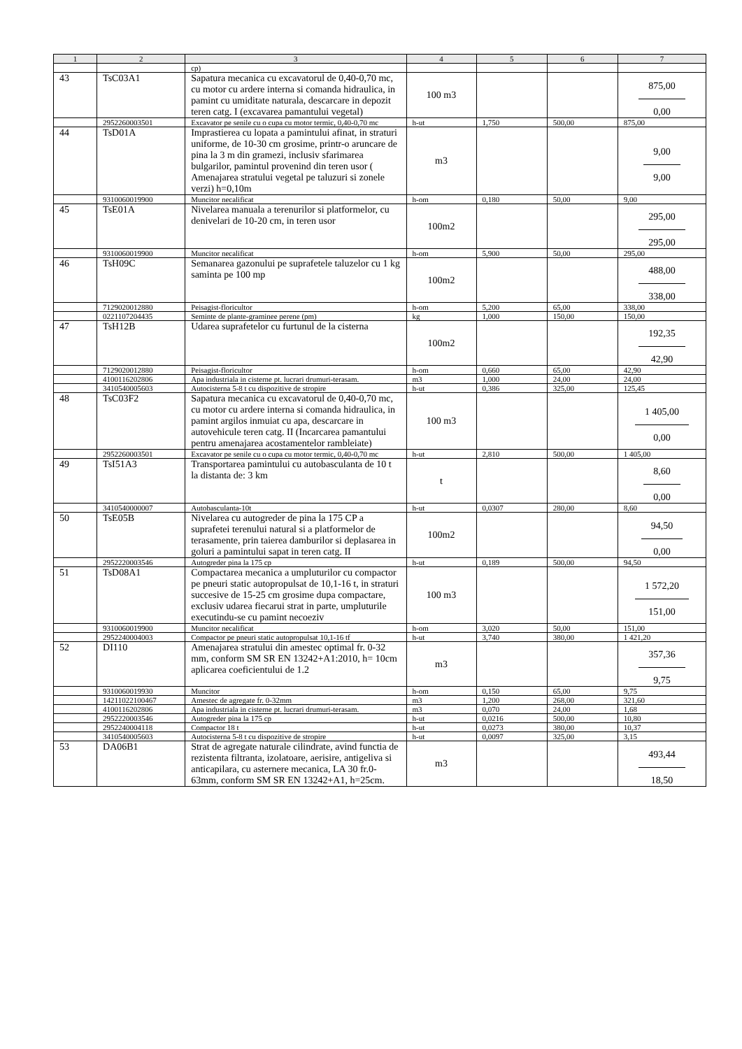| 1 | 2 | 3 | 4 | 5 | 6 | 7 |
| --- | --- | --- | --- | --- | --- | --- |
| | | cp) | | | | |
| 43 | TsC03A1 | Sapatura mecanica cu excavatorul de 0,40-0,70 mc, cu motor cu ardere interna si comanda hidraulica, in pamint cu umiditate naturala, descarcare in depozit teren catg. I (excavarea pamantului vegetal) | 100 m3 | | | 875,00 0,00 |
| | 2952260003501 | Excavator pe senile cu o cupa cu motor termic, 0,40-0,70 mc | h-ut | 1,750 | 500,00 | 875,00 |
| 44 | TsD01A | Imprastierea cu lopata a pamintului afinat, in straturi uniforme, de 10-30 cm grosime, printr-o aruncare de pina la 3 m din gramezi, inclusiv sfarimarea bulgarilor, pamintul provenind din teren usor ( Amenajarea stratului vegetal pe taluzuri si zonele verzi) h=0,10m | m3 | | | 9,00 9,00 |
| | 9310060019900 | Muncitor necalificat | h-om | 0,180 | 50,00 | 9,00 |
| 45 | TsE01A | Nivelarea manuala a terenurilor si platformelor, cu denivelari de 10-20 cm, in teren usor | 100m2 | | | 295,00 295,00 |
| | 9310060019900 | Muncitor necalificat | h-om | 5,900 | 50,00 | 295,00 |
| 46 | TsH09C | Semanarea gazonului pe suprafetele taluzelor cu 1 kg saminta pe 100 mp | 100m2 | | | 488,00 338,00 |
| | 7129020012880 | Peisagist-floricultor | h-om | 5,200 | 65,00 | 338,00 |
| | 0221107204435 | Seminte de plante-graminee perene (pm) | kg | 1,000 | 150,00 | 150,00 |
| 47 | TsH12B | Udarea suprafetelor cu furtunul de la cisterna | 100m2 | | | 192,35 42,90 |
| | 7129020012880 | Peisagist-floricultor | h-om | 0,660 | 65,00 | 42,90 |
| | 4100116202806 | Apa industriala in cisterne pt. lucrari drumuri-terasam. | m3 | 1,000 | 24,00 | 24,00 |
| | 3410540005603 | Autocisterna 5-8 t cu dispozitive de stropire | h-ut | 0,386 | 325,00 | 125,45 |
| 48 | TsC03F2 | Sapatura mecanica cu excavatorul de 0,40-0,70 mc, cu motor cu ardere interna si comanda hidraulica, in pamint argilos inmuiat cu apa, descarcare in autovehicule teren catg. II (Incarcarea pamantului pentru amenajarea acostamentelor rambleiate) | 100 m3 | | | 1 405,00 0,00 |
| | 2952260003501 | Excavator pe senile cu o cupa cu motor termic, 0,40-0,70 mc | h-ut | 2,810 | 500,00 | 1 405,00 |
| 49 | TsI51A3 | Transportarea pamintului cu autobasculanta de 10 t la distanta de: 3 km | t | | | 8,60 0,00 |
| | 3410540000007 | Autobasculanta-10t | h-ut | 0,0307 | 280,00 | 8,60 |
| 50 | TsE05B | Nivelarea cu autogreder de pina la 175 CP a suprafetei terenului natural si a platformelor de terasamente, prin taierea damburilor si deplasarea in goluri a pamintului sapat in teren catg. II | 100m2 | | | 94,50 0,00 |
| | 2952220003546 | Autogreder pina la 175 cp | h-ut | 0,189 | 500,00 | 94,50 |
| 51 | TsD08A1 | Compactarea mecanica a umpluturilor cu compactor pe pneuri static autopropulsat de 10,1-16 t, in straturi succesive de 15-25 cm grosime dupa compactare, exclusiv udarea fiecarui strat in parte, umpluturile executindu-se cu pamint necoeziv | 100 m3 | | | 1 572,20 151,00 |
| | 9310060019900 | Muncitor necalificat | h-om | 3,020 | 50,00 | 151,00 |
| | 2952240004003 | Compactor pe pneuri static autopropulsat 10,1-16 tf | h-ut | 3,740 | 380,00 | 1 421,20 |
| 52 | DI110 | Amenajarea stratului din amestec optimal fr. 0-32 mm, conform SM SR EN 13242+A1:2010, h= 10cm aplicarea coeficientului de 1.2 | m3 | | | 357,36 9,75 |
| | 9310060019930 | Muncitor | h-om | 0,150 | 65,00 | 9,75 |
| | 14211022100467 | Amestec de agregate fr. 0-32mm | m3 | 1,200 | 268,00 | 321,60 |
| | 4100116202806 | Apa industriala in cisterne pt. lucrari drumuri-terasam. | m3 | 0,070 | 24,00 | 1,68 |
| | 2952220003546 | Autogreder pina la 175 cp | h-ut | 0,0216 | 500,00 | 10,80 |
| | 2952240004118 | Compactor 18 t | h-ut | 0,0273 | 380,00 | 10,37 |
| | 3410540005603 | Autocisterna 5-8 t cu dispozitive de stropire | h-ut | 0,0097 | 325,00 | 3,15 |
| 53 | DA06B1 | Strat de agregate naturale cilindrate, avind functia de rezistenta filtranta, izolatoare, aerisire, antigeliva si anticapilara, cu asternere mecanica, LA 30 fr.0-63mm, conform SM SR EN 13242+A1, h=25cm. | m3 | | | 493,44 18,50 |